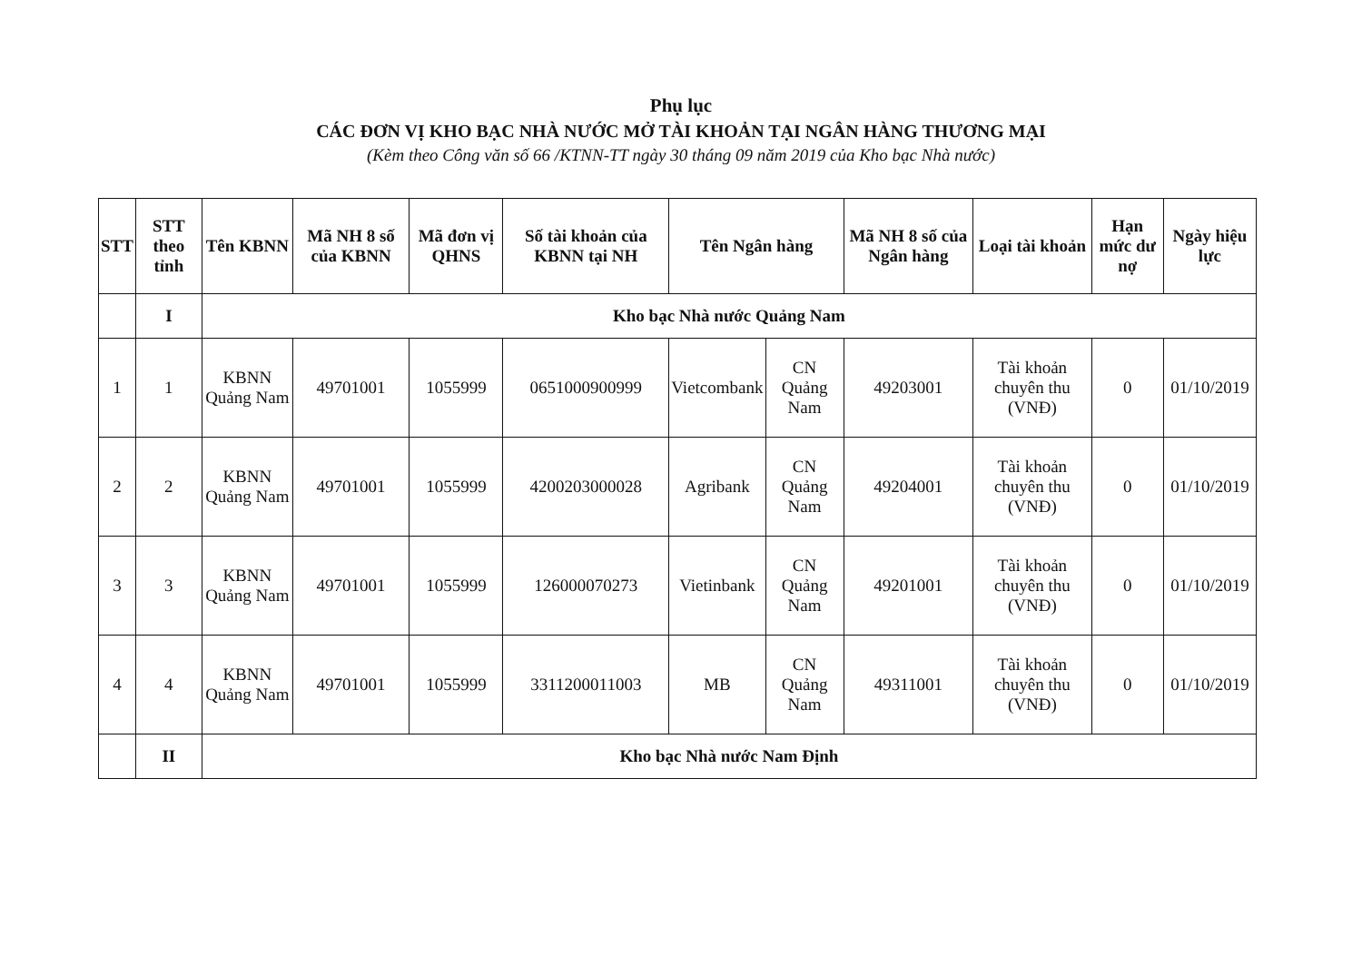Phụ lục
CÁC ĐƠN VỊ KHO BẠC NHÀ NƯỚC MỞ TÀI KHOẢN TẠI NGÂN HÀNG THƯƠNG MẠI
(Kèm theo Công văn số 66 /KTNN-TT ngày 30 tháng 09 năm 2019 của Kho bạc Nhà nước)
| STT | STT theo tỉnh | Tên KBNN | Mã NH 8 số của KBNN | Mã đơn vị QHNS | Số tài khoản của KBNN tại NH | Tên Ngân hàng | | Mã NH 8 số của Ngân hàng | Loại tài khoản | Hạn mức dư nợ | Ngày hiệu lực |
| --- | --- | --- | --- | --- | --- | --- | --- | --- | --- | --- | --- |
| | I | Kho bạc Nhà nước Quảng Nam | | | | | | | | | |
| 1 | 1 | KBNN Quảng Nam | 49701001 | 1055999 | 0651000900999 | Vietcombank | CN Quảng Nam | 49203001 | Tài khoản chuyên thu (VNĐ) | 0 | 01/10/2019 |
| 2 | 2 | KBNN Quảng Nam | 49701001 | 1055999 | 4200203000028 | Agribank | CN Quảng Nam | 49204001 | Tài khoản chuyên thu (VNĐ) | 0 | 01/10/2019 |
| 3 | 3 | KBNN Quảng Nam | 49701001 | 1055999 | 126000070273 | Vietinbank | CN Quảng Nam | 49201001 | Tài khoản chuyên thu (VNĐ) | 0 | 01/10/2019 |
| 4 | 4 | KBNN Quảng Nam | 49701001 | 1055999 | 3311200011003 | MB | CN Quảng Nam | 49311001 | Tài khoản chuyên thu (VNĐ) | 0 | 01/10/2019 |
| | II | Kho bạc Nhà nước Nam Định | | | | | | | | | |